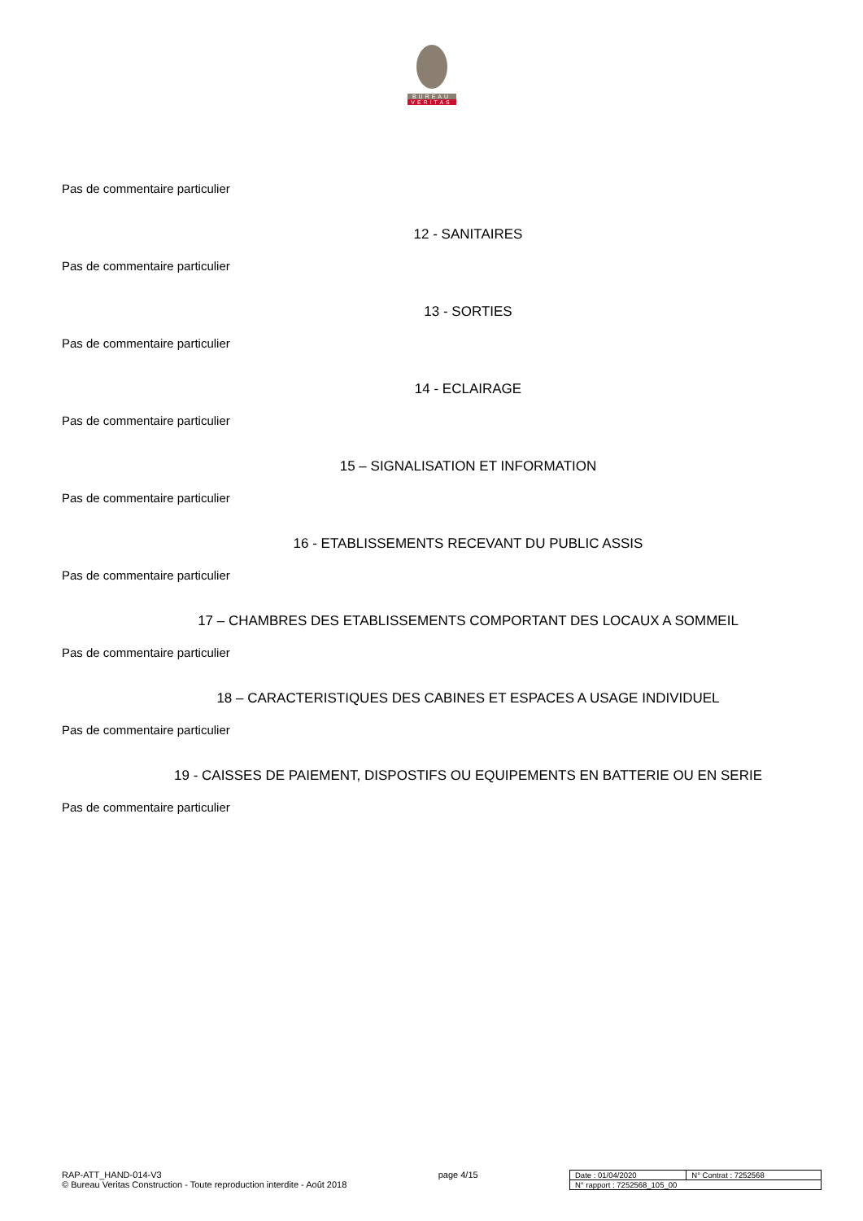BUREAU
VERITAS
Pas de commentaire particulier
12 - SANITAIRES
Pas de commentaire particulier
13 - SORTIES
Pas de commentaire particulier
14 - ECLAIRAGE
Pas de commentaire particulier
15 – SIGNALISATION ET INFORMATION
Pas de commentaire particulier
16 - ETABLISSEMENTS RECEVANT DU PUBLIC ASSIS
Pas de commentaire particulier
17 – CHAMBRES DES ETABLISSEMENTS COMPORTANT DES LOCAUX A SOMMEIL
Pas de commentaire particulier
18 – CARACTERISTIQUES DES CABINES ET ESPACES A USAGE INDIVIDUEL
Pas de commentaire particulier
19 - CAISSES DE PAIEMENT, DISPOSTIFS OU EQUIPEMENTS EN BATTERIE OU EN SERIE
Pas de commentaire particulier
RAP-ATT_HAND-014-V3
© Bureau Veritas Construction - Toute reproduction interdite - Août 2018
page 4/15
| Date : 01/04/2020 | N° Contrat : 7252568 |
| N° rapport : 7252568_105_00 | |